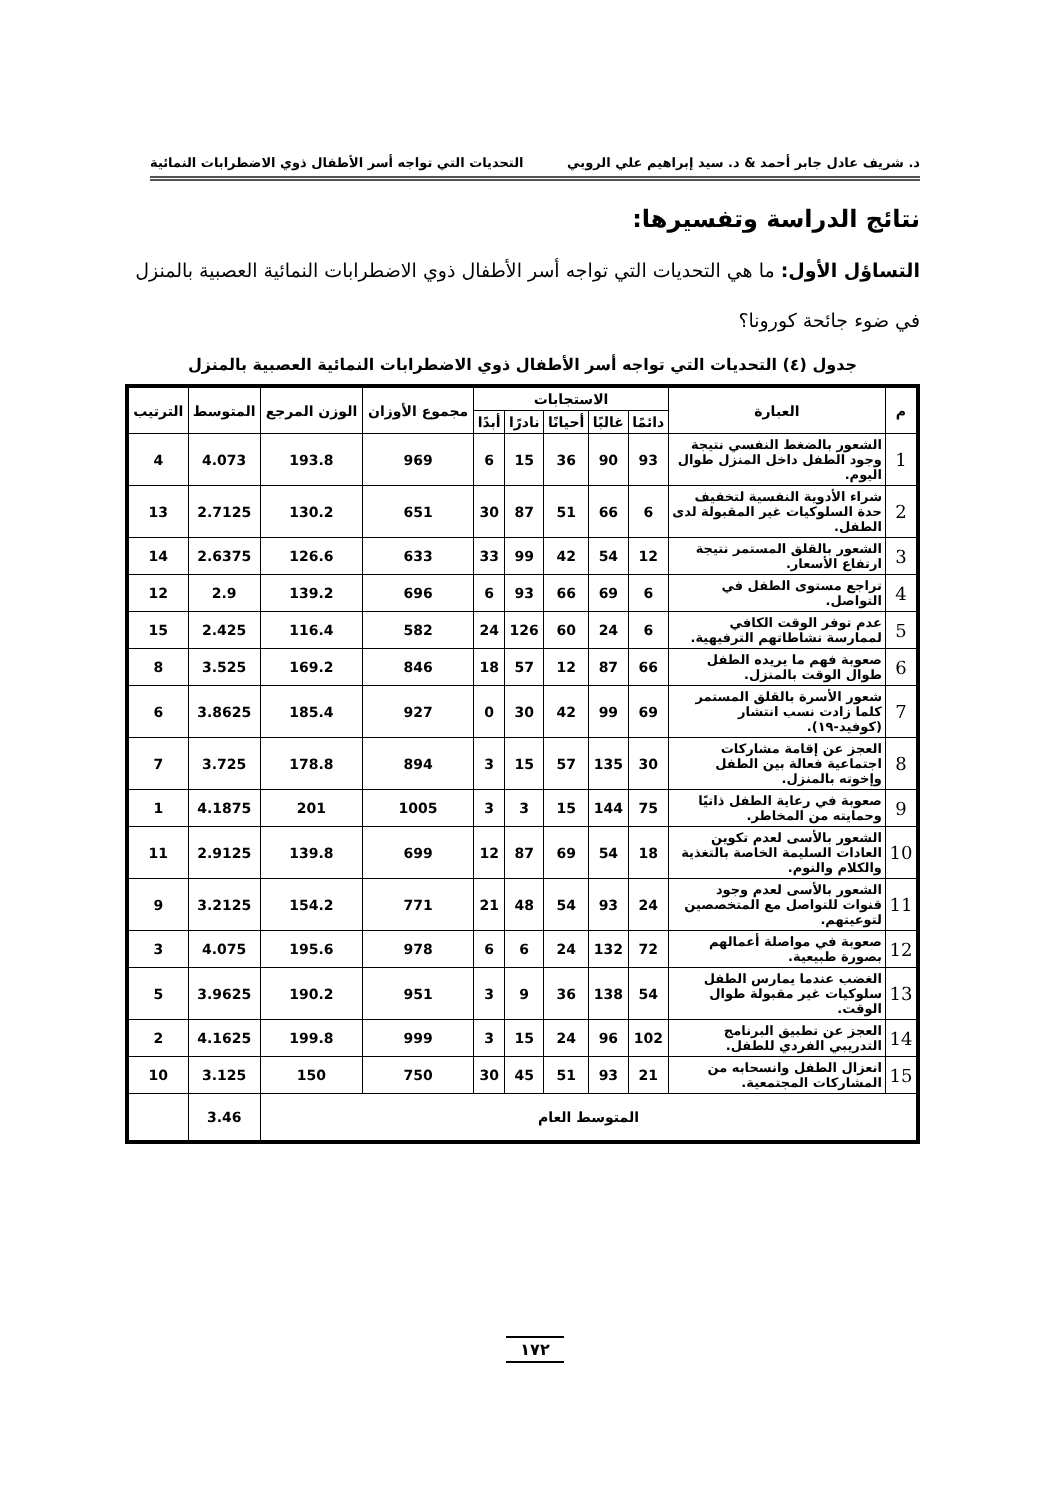د. شريف عادل جابر أحمد & د. سيد إبراهيم علي الروبي التحديات التي تواجه أسر الأطفال ذوي الاضطرابات النمائية
نتائج الدراسة وتفسيرها:
التساؤل الأول: ما هي التحديات التي تواجه أسر الأطفال ذوي الاضطرابات النمائية العصبية بالمنزل في ضوء جائحة كورونا؟
جدول (٤) التحديات التي تواجه أسر الأطفال ذوي الاضطرابات النمائية العصبية بالمنزل
| م | العبارة | الاستجابات | | | | | مجموع الأوزان | الوزن المرجع | المتوسط | الترتيب |
| --- | --- | --- | --- | --- | --- | --- | --- | --- | --- | --- |
| | | دائمًا | غالبًا | أحيانًا | نادرًا | أبدًا | | | | |
| 1 | الشعور بالضغط النفسي نتيجة وجود الطفل داخل المنزل طوال اليوم. | 93 | 90 | 36 | 15 | 6 | 969 | 193.8 | 4.073 | 4 |
| 2 | شراء الأدوية النفسية لتخفيف حدة السلوكيات غير المقبولة لدى الطفل. | 6 | 66 | 51 | 87 | 30 | 651 | 130.2 | 2.7125 | 13 |
| 3 | الشعور بالقلق المستمر نتيجة ارتفاع الأسعار. | 12 | 54 | 42 | 99 | 33 | 633 | 126.6 | 2.6375 | 14 |
| 4 | تراجع مستوى الطفل في التواصل. | 6 | 69 | 66 | 93 | 6 | 696 | 139.2 | 2.9 | 12 |
| 5 | عدم توفر الوقت الكافي لممارسة نشاطاتهم الترفيهية. | 6 | 24 | 60 | 126 | 24 | 582 | 116.4 | 2.425 | 15 |
| 6 | صعوبة فهم ما يريده الطفل طوال الوقت بالمنزل. | 66 | 87 | 12 | 57 | 18 | 846 | 169.2 | 3.525 | 8 |
| 7 | شعور الأسرة بالقلق المستمر كلما زادت نسب انتشار (كوفيد-١٩). | 69 | 99 | 42 | 30 | 0 | 927 | 185.4 | 3.8625 | 6 |
| 8 | العجز عن إقامة مشاركات اجتماعية فعالة بين الطفل وإخوته بالمنزل. | 30 | 135 | 57 | 15 | 3 | 894 | 178.8 | 3.725 | 7 |
| 9 | صعوبة في رعاية الطفل ذاتيًا وحمايته من المخاطر. | 75 | 144 | 15 | 3 | 3 | 1005 | 201 | 4.1875 | 1 |
| 10 | الشعور بالأسى لعدم تكوين العادات السليمة الخاصة بالتغذية والكلام والنوم. | 18 | 54 | 69 | 87 | 12 | 699 | 139.8 | 2.9125 | 11 |
| 11 | الشعور بالأسى لعدم وجود قنوات للتواصل مع المتخصصين لتوعيتهم. | 24 | 93 | 54 | 48 | 21 | 771 | 154.2 | 3.2125 | 9 |
| 12 | صعوبة في مواصلة أعمالهم بصورة طبيعية. | 72 | 132 | 24 | 6 | 6 | 978 | 195.6 | 4.075 | 3 |
| 13 | الغضب عندما يمارس الطفل سلوكيات غير مقبولة طوال الوقت. | 54 | 138 | 36 | 9 | 3 | 951 | 190.2 | 3.9625 | 5 |
| 14 | العجز عن تطبيق البرنامج التدريبي الفردي للطفل. | 102 | 96 | 24 | 15 | 3 | 999 | 199.8 | 4.1625 | 2 |
| 15 | انعزال الطفل وانسحابه من المشاركات المجتمعية. | 21 | 93 | 51 | 45 | 30 | 750 | 150 | 3.125 | 10 |
| المتوسط العام | | | | | | | | | 3.46 | |
١٧٢